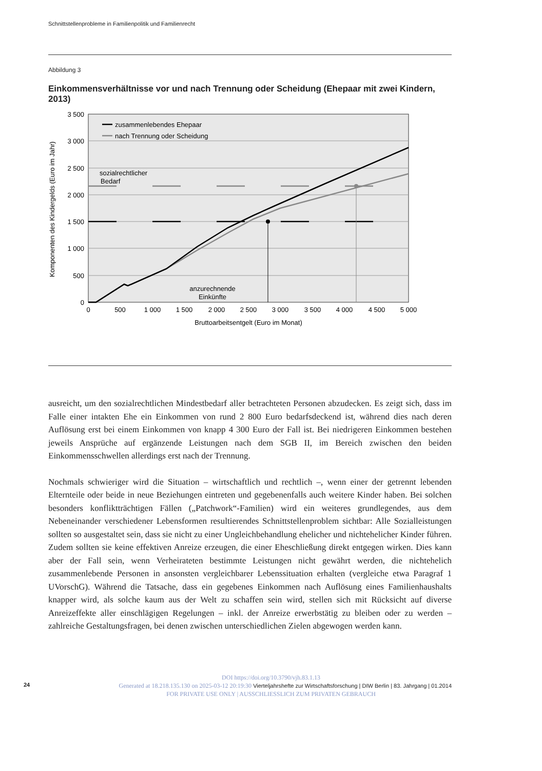Schnittstellenprobleme in Familienpolitik und Familienrecht
Abbildung 3
Einkommensverhältnisse vor und nach Trennung oder Scheidung (Ehepaar mit zwei Kindern, 2013)
3 500
3 000
2 500
2 000
1 500
1 000
500
0
0
500
1 000
1 500
2 000
2 500
3 000
3 500
4 000
4 500
5 000
Bruttoarbeitsentgelt (Euro im Monat)
Komponenten des Kindergelds (Euro im Jahr)
zusammenlebendes Ehepaar
nach Trennung oder Scheidung
sozialrechtlicher
Bedarf
anzurechnende
Einkünfte
ausreicht, um den sozialrechtlichen Mindestbedarf aller betrachteten Personen abzudecken. Es zeigt sich, dass im Falle einer intakten Ehe ein Einkommen von rund 2 800 Euro bedarfsdeckend ist, während dies nach deren Auflösung erst bei einem Einkommen von knapp 4 300 Euro der Fall ist. Bei niedrigeren Einkommen bestehen jeweils Ansprüche auf ergänzende Leistungen nach dem SGB II, im Bereich zwischen den beiden Einkommensschwellen allerdings erst nach der Trennung.
Nochmals schwieriger wird die Situation – wirtschaftlich und rechtlich –, wenn einer der getrennt lebenden Elternteile oder beide in neue Beziehungen eintreten und gegebenenfalls auch weitere Kinder haben. Bei solchen besonders konfliktträchtigen Fällen („Patchwork“-Familien) wird ein weiteres grundlegendes, aus dem Nebeneinander verschiedener Lebensformen resultierendes Schnittstellenproblem sichtbar: Alle Sozialleistungen sollten so ausgestaltet sein, dass sie nicht zu einer Ungleichbehandlung ehelicher und nichtehelicher Kinder führen. Zudem sollten sie keine effektiven Anreize erzeugen, die einer Eheschließung direkt entgegen wirken. Dies kann aber der Fall sein, wenn Verheirateten bestimmte Leistungen nicht gewährt werden, die nichtehelich zusammenlebende Personen in ansonsten vergleichbarer Lebenssituation erhalten (vergleiche etwa Paragraf 1 UVorschG). Während die Tatsache, dass ein gegebenes Einkommen nach Auflösung eines Familienhaushalts knapper wird, als solche kaum aus der Welt zu schaffen sein wird, stellen sich mit Rücksicht auf diverse Anreizeffekte aller einschlägigen Regelungen – inkl. der Anreize erwerbstätig zu bleiben oder zu werden – zahlreiche Gestaltungsfragen, bei denen zwischen unterschiedlichen Zielen abgewogen werden kann.
DOI https://doi.org/10.3790/vjh.83.1.13
24 Generated at 18.218.135.130 on 2025-03-12 20:19:30 Vierteljahrshefte zur Wirtschaftsforschung | DIW Berlin | 83. Jahrgang | 01.2014
FOR PRIVATE USE ONLY | AUSSCHLIESSLICH ZUM PRIVATEN GEBRAUCH